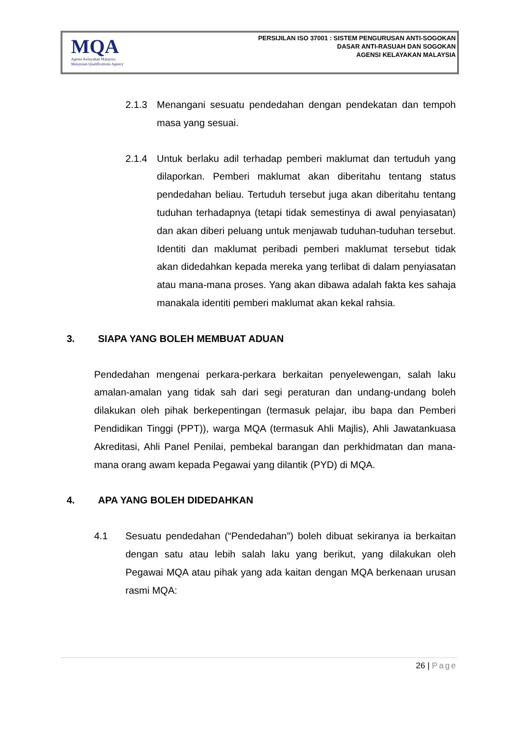MQA
Agensi Kelayakan Malaysia
Malaysian Qualifications Agency
PERSIJILAN ISO 37001 : SISTEM PENGURUSAN ANTI-SOGOKAN
DASAR ANTI-RASUAH DAN SOGOKAN
AGENSI KELAYAKAN MALAYSIA
2.1.3 Menangani sesuatu pendedahan dengan pendekatan dan tempoh masa yang sesuai.
2.1.4 Untuk berlaku adil terhadap pemberi maklumat dan tertuduh yang dilaporkan. Pemberi maklumat akan diberitahu tentang status pendedahan beliau. Tertuduh tersebut juga akan diberitahu tentang tuduhan terhadapnya (tetapi tidak semestinya di awal penyiasatan) dan akan diberi peluang untuk menjawab tuduhan-tuduhan tersebut. Identiti dan maklumat peribadi pemberi maklumat tersebut tidak akan didedahkan kepada mereka yang terlibat di dalam penyiasatan atau mana-mana proses. Yang akan dibawa adalah fakta kes sahaja manakala identiti pemberi maklumat akan kekal rahsia.
3. SIAPA YANG BOLEH MEMBUAT ADUAN
Pendedahan mengenai perkara-perkara berkaitan penyelewengan, salah laku amalan-amalan yang tidak sah dari segi peraturan dan undang-undang boleh dilakukan oleh pihak berkepentingan (termasuk pelajar, ibu bapa dan Pemberi Pendidikan Tinggi (PPT)), warga MQA (termasuk Ahli Majlis), Ahli Jawatankuasa Akreditasi, Ahli Panel Penilai, pembekal barangan dan perkhidmatan dan mana-mana orang awam kepada Pegawai yang dilantik (PYD) di MQA.
4. APA YANG BOLEH DIDEDAHKAN
4.1 Sesuatu pendedahan (“Pendedahan”) boleh dibuat sekiranya ia berkaitan dengan satu atau lebih salah laku yang berikut, yang dilakukan oleh Pegawai MQA atau pihak yang ada kaitan dengan MQA berkenaan urusan rasmi MQA:
26 | Page